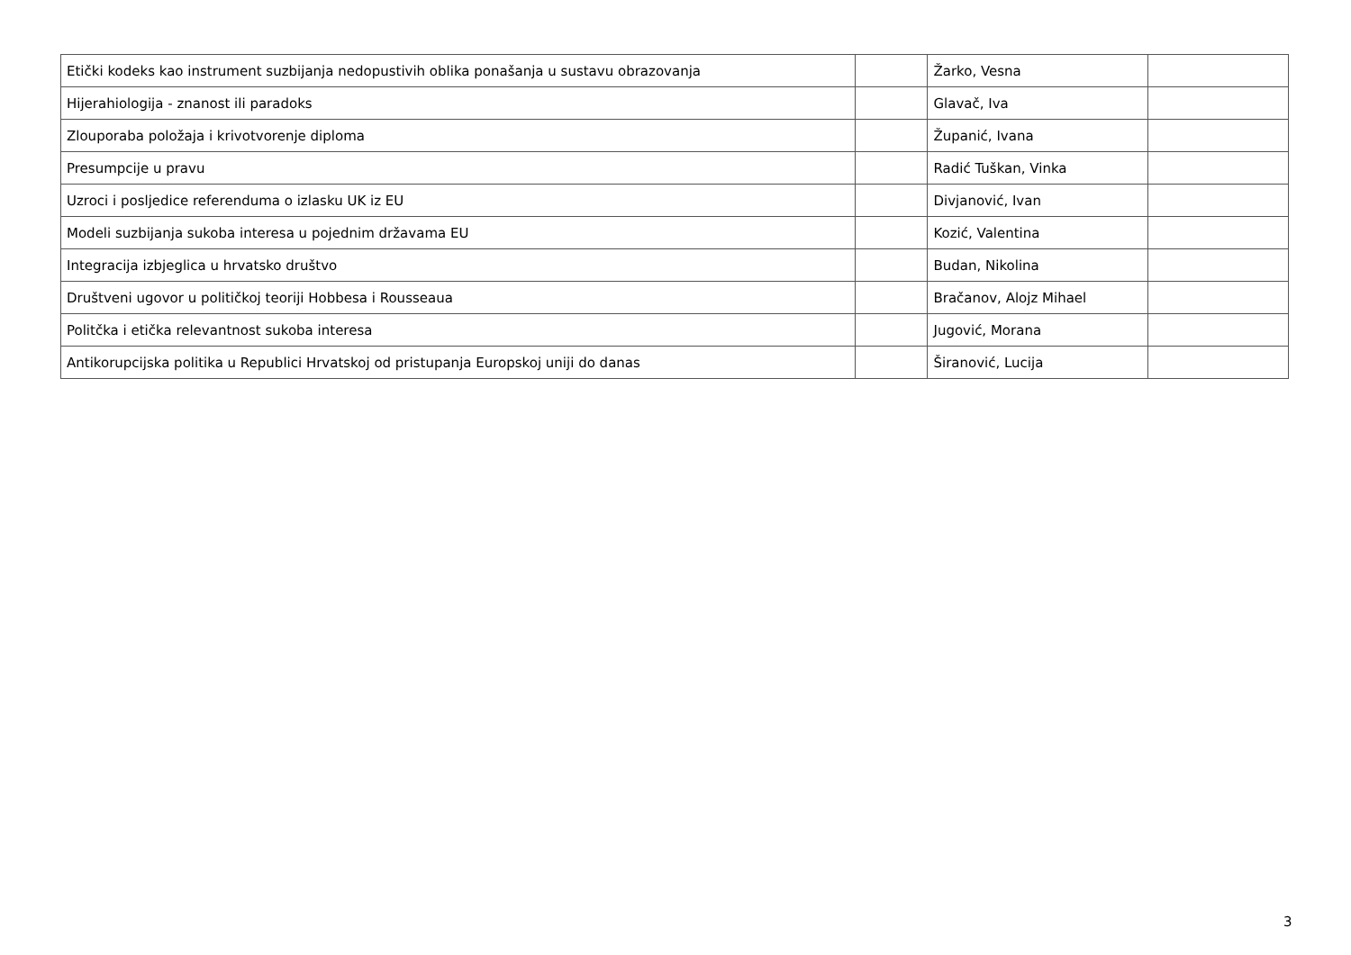| Etički kodeks kao instrument suzbijanja nedopustivih oblika ponašanja u sustavu obrazovanja | | Žarko, Vesna | |
| Hijerahiologija - znanost ili paradoks | | Glavač, Iva | |
| Zlouporaba položaja i krivotvorenje diploma | | Županić, Ivana | |
| Presumpcije u pravu | | Radić Tuškan, Vinka | |
| Uzroci i posljedice referenduma o izlasku UK iz EU | | Divjanović, Ivan | |
| Modeli suzbijanja sukoba interesa u pojednim državama EU | | Kozić, Valentina | |
| Integracija izbjeglica u hrvatsko društvo | | Budan, Nikolina | |
| Društveni ugovor u političkoj teoriji Hobbesa i Rousseaua | | Bračanov, Alojz Mihael | |
| Politčka i etička relevantnost sukoba interesa | | Jugović, Morana | |
| Antikorupcijska politika u Republici Hrvatskoj od pristupanja Europskoj uniji do danas | | Širanović, Lucija | |
3